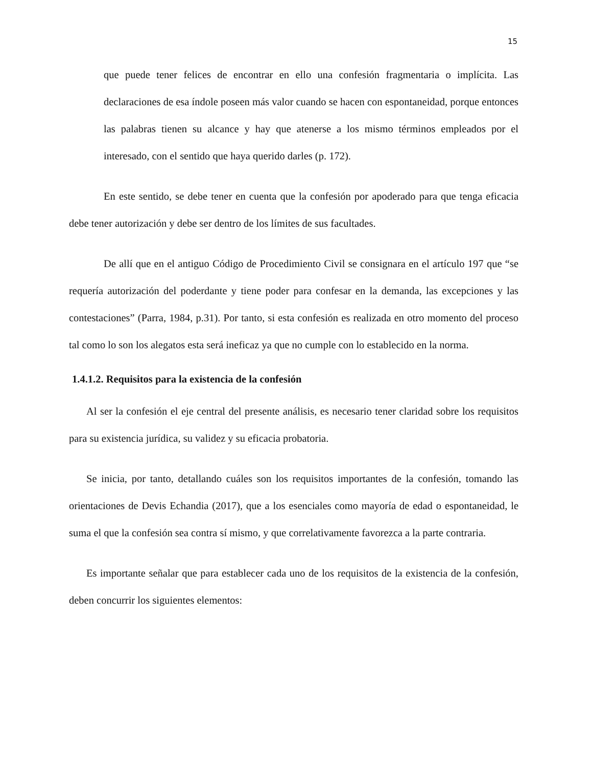15
que puede tener felices de encontrar en ello una confesión fragmentaria o implícita. Las declaraciones de esa índole poseen más valor cuando se hacen con espontaneidad, porque entonces las palabras tienen su alcance y hay que atenerse a los mismo términos empleados por el interesado, con el sentido que haya querido darles (p. 172).
En este sentido, se debe tener en cuenta que la confesión por apoderado para que tenga eficacia debe tener autorización y debe ser dentro de los límites de sus facultades.
De allí que en el antiguo Código de Procedimiento Civil se consignara en el artículo 197 que “se requería autorización del poderdante y tiene poder para confesar en la demanda, las excepciones y las contestaciones” (Parra, 1984, p.31). Por tanto, si esta confesión es realizada en otro momento del proceso tal como lo son los alegatos esta será ineficaz ya que no cumple con lo establecido en la norma.
1.4.1.2. Requisitos para la existencia de la confesión
Al ser la confesión el eje central del presente análisis, es necesario tener claridad sobre los requisitos para su existencia jurídica, su validez y su eficacia probatoria.
Se inicia, por tanto, detallando cuáles son los requisitos importantes de la confesión, tomando las orientaciones de Devis Echandia (2017), que a los esenciales como mayoría de edad o espontaneidad, le suma el que la confesión sea contra sí mismo, y que correlativamente favorezca a la parte contraria.
Es importante señalar que para establecer cada uno de los requisitos de la existencia de la confesión, deben concurrir los siguientes elementos: